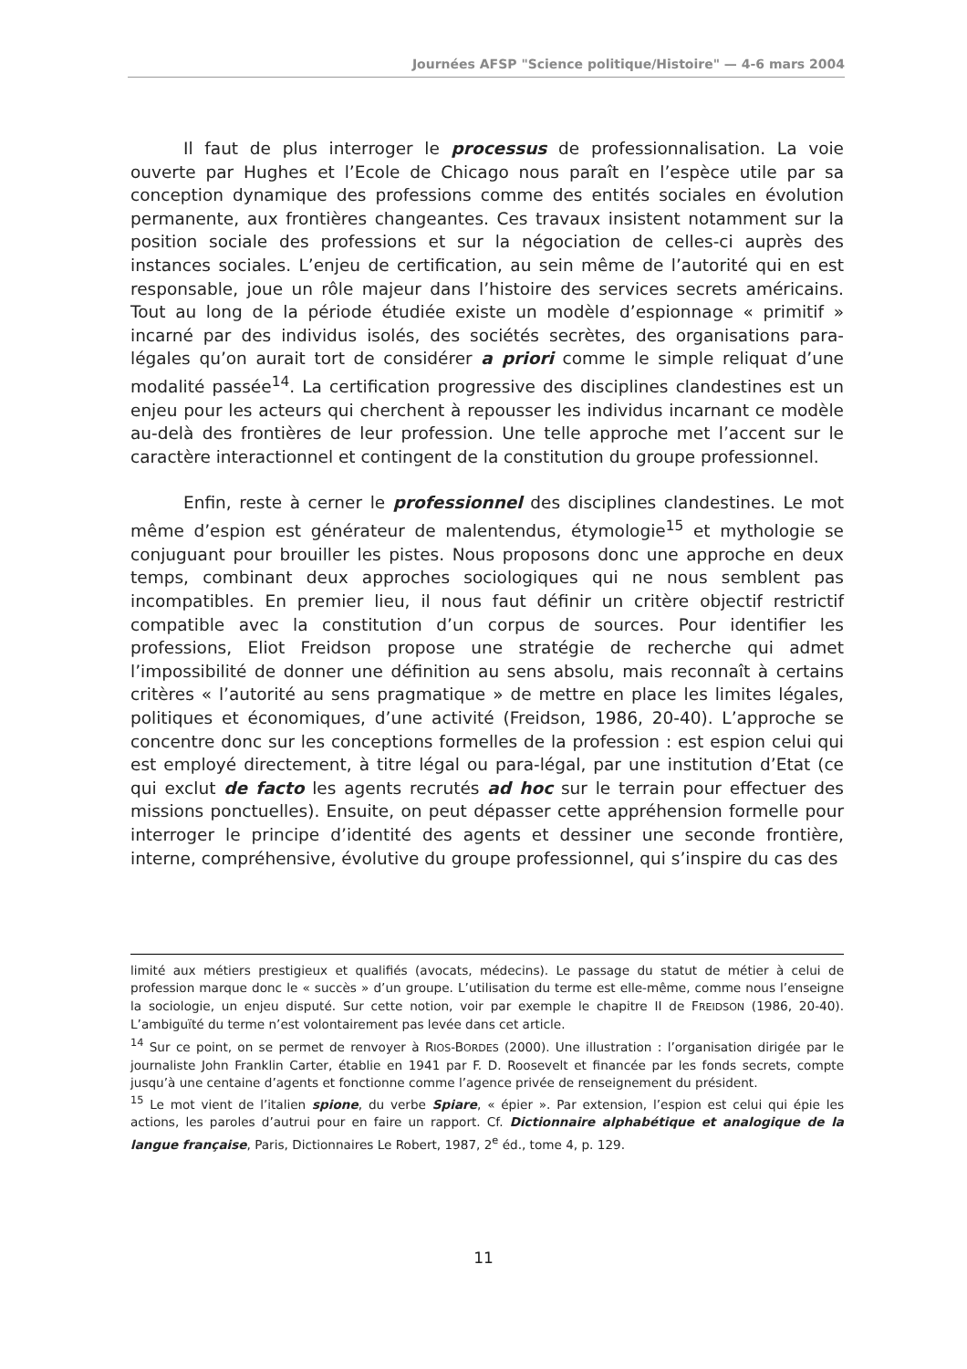Journées AFSP "Science politique/Histoire" — 4-6 mars 2004
Il faut de plus interroger le processus de professionnalisation. La voie ouverte par Hughes et l’Ecole de Chicago nous paraît en l’espèce utile par sa conception dynamique des professions comme des entités sociales en évolution permanente, aux frontières changeantes. Ces travaux insistent notamment sur la position sociale des professions et sur la négociation de celles-ci auprès des instances sociales. L’enjeu de certification, au sein même de l’autorité qui en est responsable, joue un rôle majeur dans l’histoire des services secrets américains. Tout au long de la période étudiée existe un modèle d’espionnage « primitif » incarné par des individus isolés, des sociétés secrètes, des organisations para-légales qu’on aurait tort de considérer a priori comme le simple reliquat d’une modalité passée<sup>14</sup>. La certification progressive des disciplines clandestines est un enjeu pour les acteurs qui cherchent à repousser les individus incarnant ce modèle au-delà des frontières de leur profession. Une telle approche met l’accent sur le caractère interactionnel et contingent de la constitution du groupe professionnel.
Enfin, reste à cerner le professionnel des disciplines clandestines. Le mot même d’espion est générateur de malentendus, étymologie<sup>15</sup> et mythologie se conjuguant pour brouiller les pistes. Nous proposons donc une approche en deux temps, combinant deux approches sociologiques qui ne nous semblent pas incompatibles. En premier lieu, il nous faut définir un critère objectif restrictif compatible avec la constitution d’un corpus de sources. Pour identifier les professions, Eliot Freidson propose une stratégie de recherche qui admet l’impossibilité de donner une définition au sens absolu, mais reconnaît à certains critères « l’autorité au sens pragmatique » de mettre en place les limites légales, politiques et économiques, d’une activité (Freidson, 1986, 20-40). L’approche se concentre donc sur les conceptions formelles de la profession : est espion celui qui est employé directement, à titre légal ou para-légal, par une institution d’Etat (ce qui exclut de facto les agents recrutés ad hoc sur le terrain pour effectuer des missions ponctuelles). Ensuite, on peut dépasser cette appréhension formelle pour interroger le principe d’identité des agents et dessiner une seconde frontière, interne, compréhensive, évolutive du groupe professionnel, qui s’inspire du cas des
limité aux métiers prestigieux et qualifiés (avocats, médecins). Le passage du statut de métier à celui de profession marque donc le « succès » d’un groupe. L’utilisation du terme est elle-même, comme nous l’enseigne la sociologie, un enjeu disputé. Sur cette notion, voir par exemple le chapitre II de FREIDSON (1986, 20-40). L’ambiguïté du terme n’est volontairement pas levée dans cet article.
<sup>14</sup> Sur ce point, on se permet de renvoyer à RIOS-BORDES (2000). Une illustration : l’organisation dirigée par le journaliste John Franklin Carter, établie en 1941 par F. D. Roosevelt et financée par les fonds secrets, compte jusqu’à une centaine d’agents et fonctionne comme l’agence privée de renseignement du président.
<sup>15</sup> Le mot vient de l’italien spione, du verbe Spiare, « épier ». Par extension, l’espion est celui qui épie les actions, les paroles d’autrui pour en faire un rapport. Cf. Dictionnaire alphabétique et analogique de la langue française, Paris, Dictionnaires Le Robert, 1987, 2<sup>e</sup> éd., tome 4, p. 129.
11